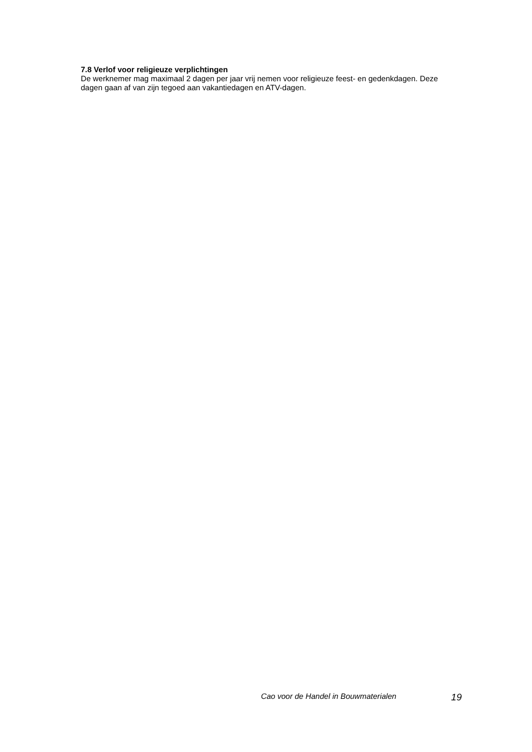7.8 Verlof voor religieuze verplichtingen
De werknemer mag maximaal 2 dagen per jaar vrij nemen voor religieuze feest- en gedenkdagen. Deze dagen gaan af van zijn tegoed aan vakantiedagen en ATV-dagen.
Cao voor de Handel in Bouwmaterialen 19